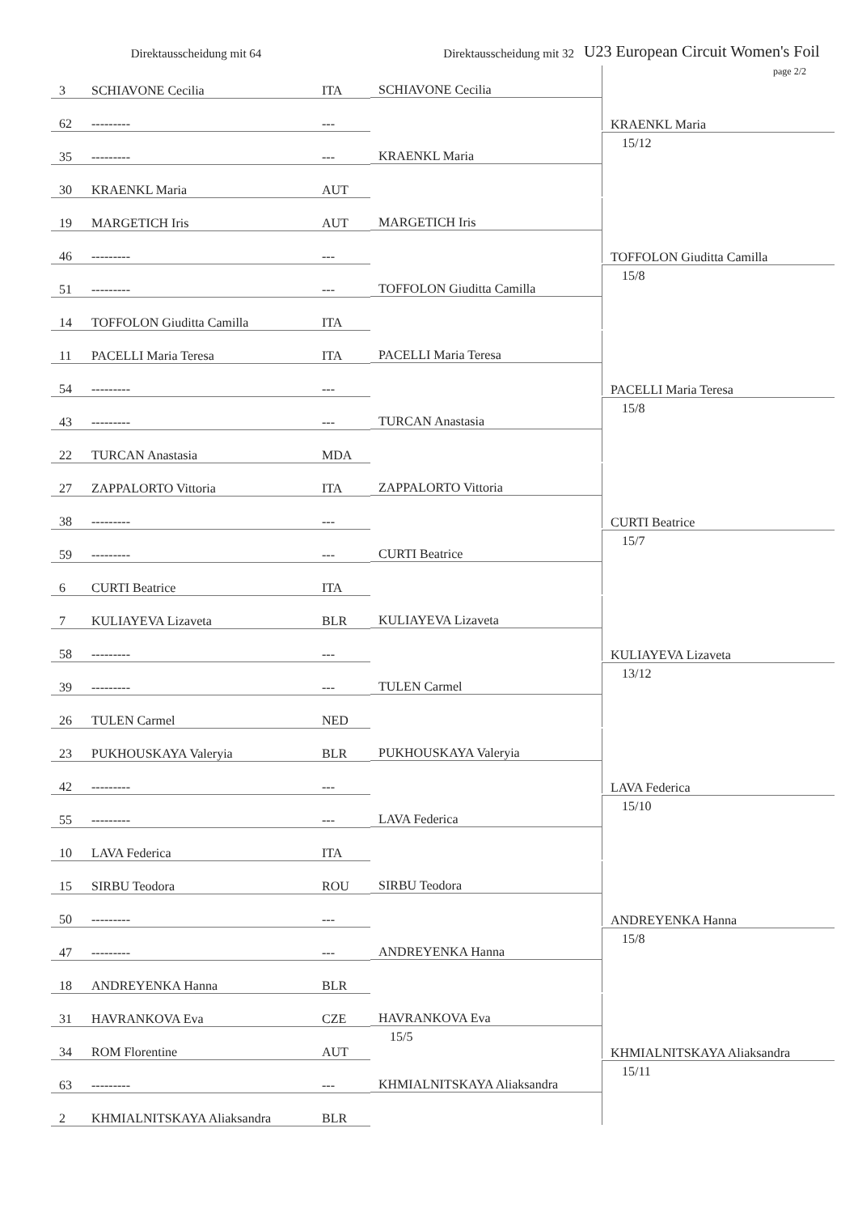Direktausscheidung mit 64
Direktausscheidung mit 32
U23 European Circuit Women's Foil
page 2/2
| 3 | SCHIAVONE Cecilia | ITA | SCHIAVONE Cecilia | KRAENKL Maria 15/12 |
| 62 | --------- | --- | | |
| 35 | --------- | --- | KRAENKL Maria | |
| 30 | KRAENKL Maria | AUT | | |
| 19 | MARGETICH Iris | AUT | MARGETICH Iris | TOFFOLON Giuditta Camilla 15/8 |
| 46 | --------- | --- | | |
| 51 | --------- | --- | TOFFOLON Giuditta Camilla | |
| 14 | TOFFOLON Giuditta Camilla | ITA | | |
| 11 | PACELLI Maria Teresa | ITA | PACELLI Maria Teresa | PACELLI Maria Teresa 15/8 |
| 54 | --------- | --- | | |
| 43 | --------- | --- | TURCAN Anastasia | |
| 22 | TURCAN Anastasia | MDA | | |
| 27 | ZAPPALORTO Vittoria | ITA | ZAPPALORTO Vittoria | CURTI Beatrice 15/7 |
| 38 | --------- | --- | | |
| 59 | --------- | --- | CURTI Beatrice | |
| 6 | CURTI Beatrice | ITA | | |
| 7 | KULIAYEVA Lizaveta | BLR | KULIAYEVA Lizaveta | KULIAYEVA Lizaveta 13/12 |
| 58 | --------- | --- | | |
| 39 | --------- | --- | TULEN Carmel | |
| 26 | TULEN Carmel | NED | | |
| 23 | PUKHOUSKAYA Valeryia | BLR | PUKHOUSKAYA Valeryia | LAVA Federica 15/10 |
| 42 | --------- | --- | | |
| 55 | --------- | --- | LAVA Federica | |
| 10 | LAVA Federica | ITA | | |
| 15 | SIRBU Teodora | ROU | SIRBU Teodora | ANDREYENKA Hanna 15/8 |
| 50 | --------- | --- | | |
| 47 | --------- | --- | ANDREYENKA Hanna | |
| 18 | ANDREYENKA Hanna | BLR | | |
| 31 | HAVRANKOVA Eva | CZE | HAVRANKOVA Eva 15/5 | KHMIALNITSKAYA Aliaksandra 15/11 |
| 34 | ROM Florentine | AUT | | |
| 63 | --------- | --- | KHMIALNITSKAYA Aliaksandra | |
| 2 | KHMIALNITSKAYA Aliaksandra | BLR | | |